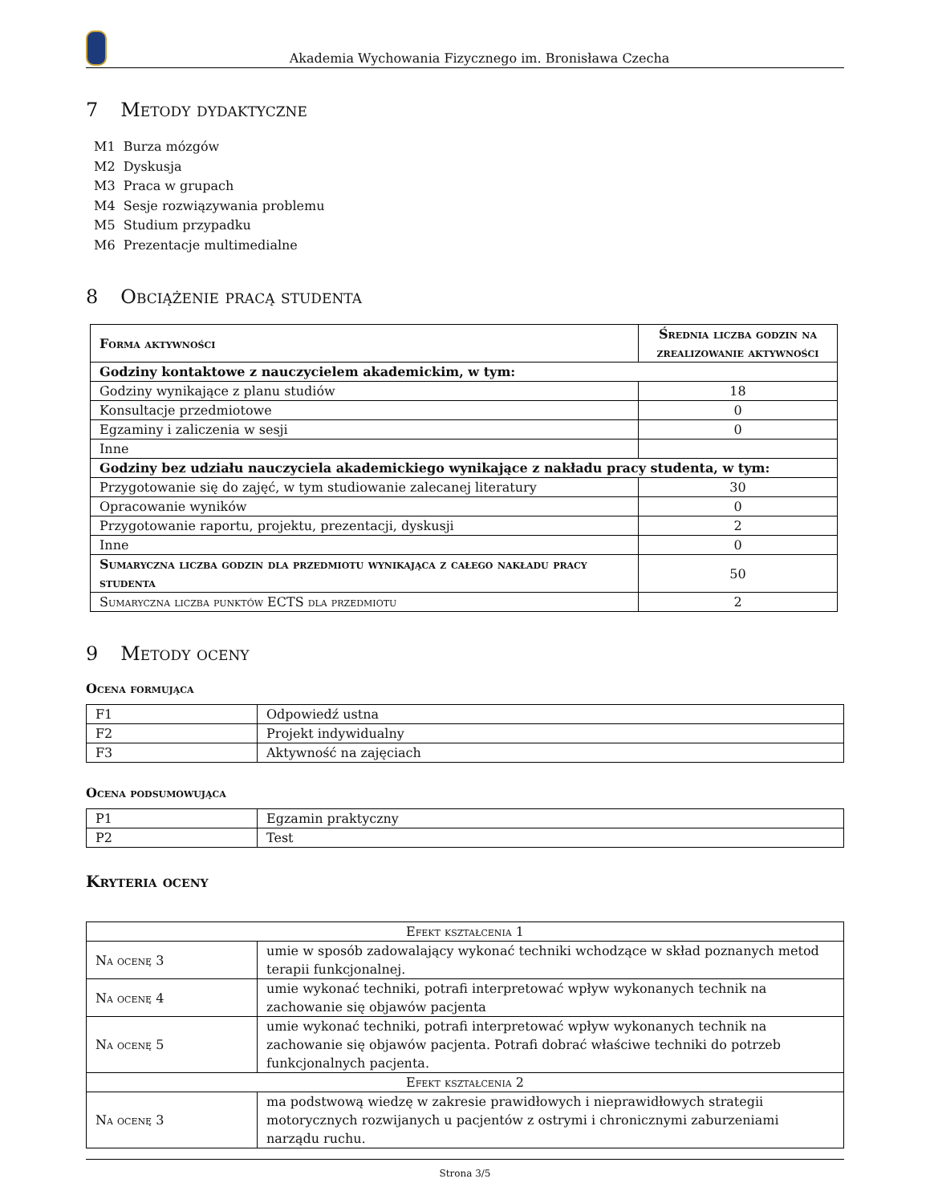Akademia Wychowania Fizycznego im. Bronisława Czecha
7 Metody dydaktyczne
M1 Burza mózgów
M2 Dyskusja
M3 Praca w grupach
M4 Sesje rozwiązywania problemu
M5 Studium przypadku
M6 Prezentacje multimedialne
8 Obciążenie pracą studenta
| Forma aktywności | Średnia liczba godzin na zrealizowanie aktywności |
| --- | --- |
| Godziny kontaktowe z nauczycielem akademickim, w tym: | |
| Godziny wynikające z planu studiów | 18 |
| Konsultacje przedmiotowe | 0 |
| Egzaminy i zaliczenia w sesji | 0 |
| Inne | |
| Godziny bez udziału nauczyciela akademickiego wynikające z nakładu pracy studenta, w tym: | |
| Przygotowanie się do zajęć, w tym studiowanie zalecanej literatury | 30 |
| Opracowanie wyników | 0 |
| Przygotowanie raportu, projektu, prezentacji, dyskusji | 2 |
| Inne | 0 |
| Sumaryczna liczba godzin dla przedmiotu wynikająca z całego nakładu pracy studenta | 50 |
| Sumaryczna liczba punktów ECTS dla przedmiotu | 2 |
9 Metody oceny
Ocena formująca
| F1 | Odpowiedź ustna |
| F2 | Projekt indywidualny |
| F3 | Aktywność na zajęciach |
Ocena podsumowująca
| P1 | Egzamin praktyczny |
| P2 | Test |
Kryteria oceny
| Efekt kształcenia 1 | |
| Na ocenę 3 | umie w sposób zadowalający wykonać techniki wchodzące w skład poznanych metod terapii funkcjonalnej. |
| Na ocenę 4 | umie wykonać techniki, potrafi interpretować wpływ wykonanych technik na zachowanie się objawów pacjenta |
| Na ocenę 5 | umie wykonać techniki, potrafi interpretować wpływ wykonanych technik na zachowanie się objawów pacjenta. Potrafi dobrać właściwe techniki do potrzeb funkcjonalnych pacjenta. |
| Efekt kształcenia 2 | |
| Na ocenę 3 | ma podstwową wiedzę w zakresie prawidłowych i nieprawidłowych strategii motorycznych rozwijanych u pacjentów z ostrymi i chronicznymi zaburzeniami narządu ruchu. |
Strona 3/5